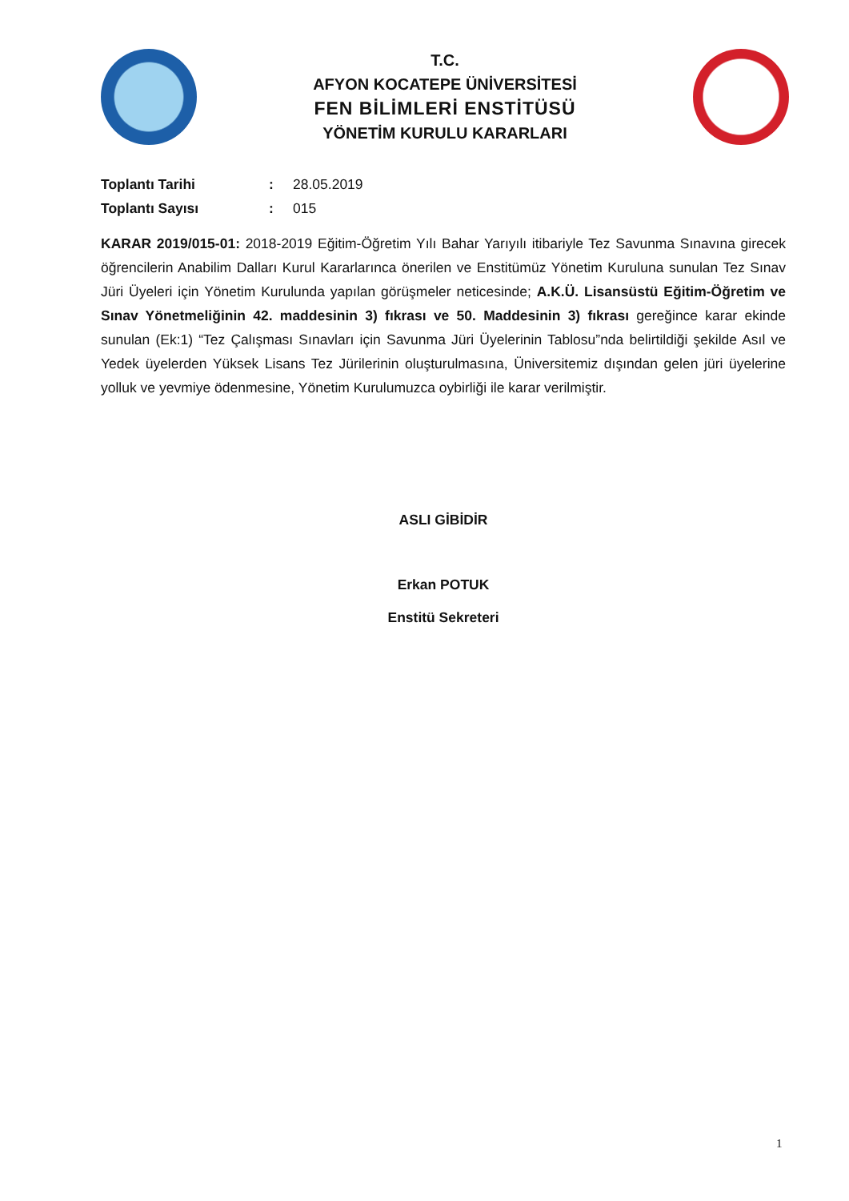T.C.
AFYON KOCATEPE ÜNİVERSİTESİ
FEN BİLİMLERİ ENSTİTÜSÜ
YÖNETİM KURULU KARARLARI
Toplantı Tarihi: 28.05.2019 Toplantı Sayısı: 015
KARAR 2019/015-01: 2018-2019 Eğitim-Öğretim Yılı Bahar Yarıyılı itibariyle Tez Savunma Sınavına girecek öğrencilerin Anabilim Dalları Kurul Kararlarınca önerilen ve Enstitümüz Yönetim Kuruluna sunulan Tez Sınav Jüri Üyeleri için Yönetim Kurulunda yapılan görüşmeler neticesinde; A.K.Ü. Lisansüstü Eğitim-Öğretim ve Sınav Yönetmeliğinin 42. maddesinin 3) fıkrası ve 50. Maddesinin 3) fıkrası gereğince karar ekinde sunulan (Ek:1) “Tez Çalışması Sınavları için Savunma Jüri Üyelerinin Tablosu”nda belirtildiği şekilde Asıl ve Yedek üyelerden Yüksek Lisans Tez Jürilerinin oluşturulmasına, Üniversitemiz dışından gelen jüri üyelerine yolluk ve yevmiye ödenmesine, Yönetim Kurulumuzca oybirliği ile karar verilmiştir.
ASLI GİBİDİR
Erkan POTUK
Enstitü Sekreteri
1